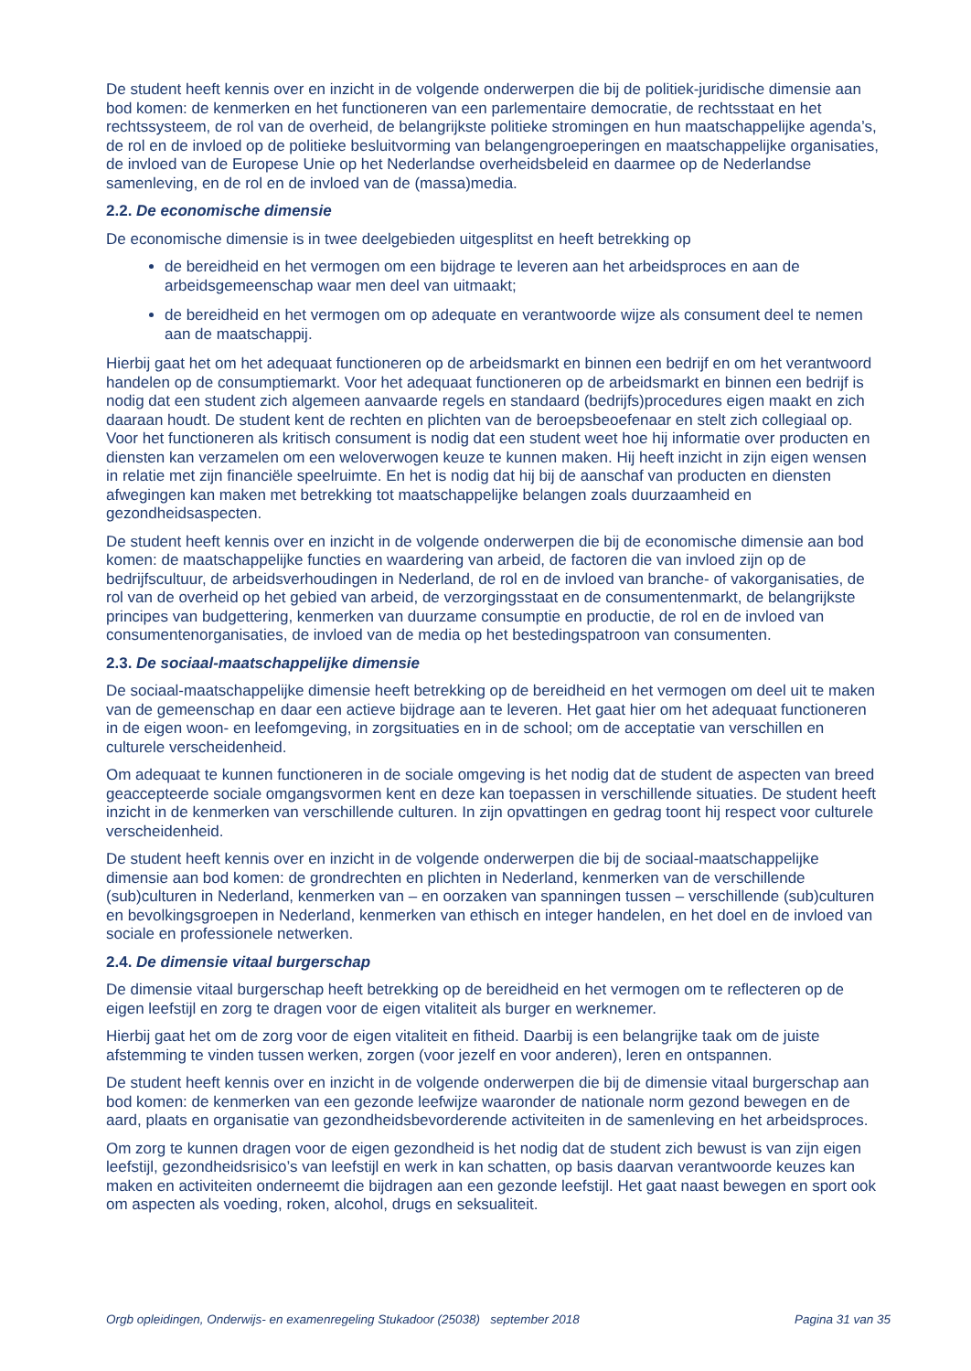De student heeft kennis over en inzicht in de volgende onderwerpen die bij de politiek-juridische dimensie aan bod komen: de kenmerken en het functioneren van een parlementaire democratie, de rechtsstaat en het rechtssysteem, de rol van de overheid, de belangrijkste politieke stromingen en hun maatschappelijke agenda’s, de rol en de invloed op de politieke besluitvorming van belangengroeperingen en maatschappelijke organisaties, de invloed van de Europese Unie op het Nederlandse overheidsbeleid en daarmee op de Nederlandse samenleving, en de rol en de invloed van de (massa)media.
2.2. De economische dimensie
De economische dimensie is in twee deelgebieden uitgesplitst en heeft betrekking op
de bereidheid en het vermogen om een bijdrage te leveren aan het arbeidsproces en aan de arbeidsgemeenschap waar men deel van uitmaakt;
de bereidheid en het vermogen om op adequate en verantwoorde wijze als consument deel te nemen aan de maatschappij.
Hierbij gaat het om het adequaat functioneren op de arbeidsmarkt en binnen een bedrijf en om het verantwoord handelen op de consumptiemarkt. Voor het adequaat functioneren op de arbeidsmarkt en binnen een bedrijf is nodig dat een student zich algemeen aanvaarde regels en standaard (bedrijfs)procedures eigen maakt en zich daaraan houdt. De student kent de rechten en plichten van de beroepsbeoefenaar en stelt zich collegiaal op. Voor het functioneren als kritisch consument is nodig dat een student weet hoe hij informatie over producten en diensten kan verzamelen om een weloverwogen keuze te kunnen maken. Hij heeft inzicht in zijn eigen wensen in relatie met zijn financiële speelruimte. En het is nodig dat hij bij de aanschaf van producten en diensten afwegingen kan maken met betrekking tot maatschappelijke belangen zoals duurzaamheid en gezondheidsaspecten.
De student heeft kennis over en inzicht in de volgende onderwerpen die bij de economische dimensie aan bod komen: de maatschappelijke functies en waardering van arbeid, de factoren die van invloed zijn op de bedrijfscultuur, de arbeidsverhoudingen in Nederland, de rol en de invloed van branche- of vakorganisaties, de rol van de overheid op het gebied van arbeid, de verzorgingsstaat en de consumentenmarkt, de belangrijkste principes van budgettering, kenmerken van duurzame consumptie en productie, de rol en de invloed van consumentenorganisaties, de invloed van de media op het bestedingspatroon van consumenten.
2.3. De sociaal-maatschappelijke dimensie
De sociaal-maatschappelijke dimensie heeft betrekking op de bereidheid en het vermogen om deel uit te maken van de gemeenschap en daar een actieve bijdrage aan te leveren. Het gaat hier om het adequaat functioneren in de eigen woon- en leefomgeving, in zorgsituaties en in de school; om de acceptatie van verschillen en culturele verscheidenheid.
Om adequaat te kunnen functioneren in de sociale omgeving is het nodig dat de student de aspecten van breed geaccepteerde sociale omgangsvormen kent en deze kan toepassen in verschillende situaties. De student heeft inzicht in de kenmerken van verschillende culturen. In zijn opvattingen en gedrag toont hij respect voor culturele verscheidenheid.
De student heeft kennis over en inzicht in de volgende onderwerpen die bij de sociaal-maatschappelijke dimensie aan bod komen: de grondrechten en plichten in Nederland, kenmerken van de verschillende (sub)culturen in Nederland, kenmerken van – en oorzaken van spanningen tussen – verschillende (sub)culturen en bevolkingsgroepen in Nederland, kenmerken van ethisch en integer handelen, en het doel en de invloed van sociale en professionele netwerken.
2.4. De dimensie vitaal burgerschap
De dimensie vitaal burgerschap heeft betrekking op de bereidheid en het vermogen om te reflecteren op de eigen leefstijl en zorg te dragen voor de eigen vitaliteit als burger en werknemer.
Hierbij gaat het om de zorg voor de eigen vitaliteit en fitheid. Daarbij is een belangrijke taak om de juiste afstemming te vinden tussen werken, zorgen (voor jezelf en voor anderen), leren en ontspannen.
De student heeft kennis over en inzicht in de volgende onderwerpen die bij de dimensie vitaal burgerschap aan bod komen: de kenmerken van een gezonde leefwijze waaronder de nationale norm gezond bewegen en de aard, plaats en organisatie van gezondheidsbevorderende activiteiten in de samenleving en het arbeidsproces.
Om zorg te kunnen dragen voor de eigen gezondheid is het nodig dat de student zich bewust is van zijn eigen leefstijl, gezondheidsrisico’s van leefstijl en werk in kan schatten, op basis daarvan verantwoorde keuzes kan maken en activiteiten onderneemt die bijdragen aan een gezonde leefstijl. Het gaat naast bewegen en sport ook om aspecten als voeding, roken, alcohol, drugs en seksualiteit.
Orgb opleidingen, Onderwijs- en examenregeling Stukadoor (25038) september 2018 Pagina 31 van 35